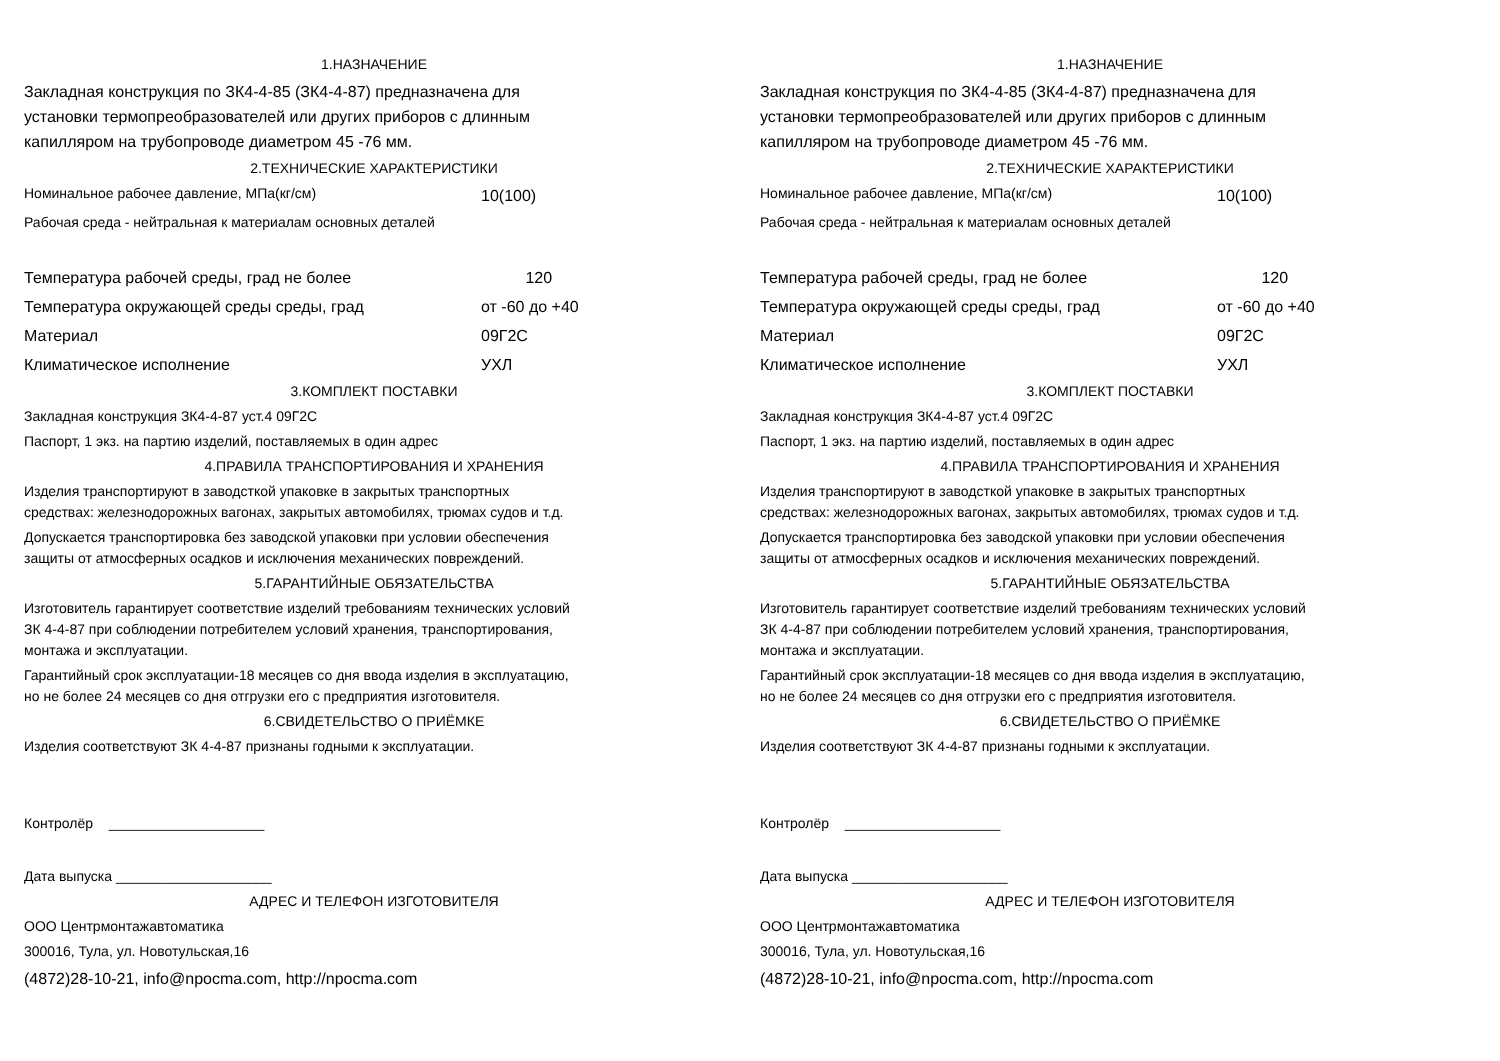1.НАЗНАЧЕНИЕ
Закладная конструкция по ЗК4-4-85 (ЗК4-4-87) предназначена для
установки термопреобразователей или других приборов с длинным
капилляром на трубопроводе диаметром 45 -76 мм.
2.ТЕХНИЧЕСКИЕ ХАРАКТЕРИСТИКИ
Номинальное рабочее давление, МПа(кг/см) 10(100)
Рабочая среда - нейтральная к материалам основных деталей
Температура рабочей среды, град не более 120
Температура окружающей среды среды, град от -60 до +40
Материал 09Г2С
Климатическое исполнение УХЛ
3.КОМПЛЕКТ ПОСТАВКИ
Закладная конструкция ЗК4-4-87 уст.4 09Г2С
Паспорт, 1 экз. на партию изделий, поставляемых в один адрес
4.ПРАВИЛА ТРАНСПОРТИРОВАНИЯ И ХРАНЕНИЯ
Изделия транспортируют в заводсткой упаковке в закрытых транспортных
средствах: железнодорожных вагонах, закрытых автомобилях, трюмах судов и т.д.
Допускается транспортировка без заводской упаковки при условии обеспечения
защиты от атмосферных осадков и исключения механических повреждений.
5.ГАРАНТИЙНЫЕ ОБЯЗАТЕЛЬСТВА
Изготовитель гарантирует соответствие изделий требованиям технических условий
ЗК 4-4-87 при соблюдении потребителем условий хранения, транспортирования,
монтажа и эксплуатации.
Гарантийный срок эксплуатации-18 месяцев со дня ввода изделия в эксплуатацию,
но не более 24 месяцев со дня отгрузки его с предприятия изготовителя.
6.СВИДЕТЕЛЬСТВО О ПРИЁМКЕ
Изделия соответствуют ЗК 4-4-87 признаны годными к эксплуатации.
Контролёр ____________________
Дата выпуска ____________________
АДРЕС И ТЕЛЕФОН ИЗГОТОВИТЕЛЯ
ООО Центрмонтажавтоматика
300016, Тула, ул. Новотульская,16
(4872)28-10-21, info@npocma.com, http://npocma.com
1.НАЗНАЧЕНИЕ
Закладная конструкция по ЗК4-4-85 (ЗК4-4-87) предназначена для
установки термопреобразователей или других приборов с длинным
капилляром на трубопроводе диаметром 45 -76 мм.
2.ТЕХНИЧЕСКИЕ ХАРАКТЕРИСТИКИ
Номинальное рабочее давление, МПа(кг/см) 10(100)
Рабочая среда - нейтральная к материалам основных деталей
Температура рабочей среды, град не более 120
Температура окружающей среды среды, град от -60 до +40
Материал 09Г2С
Климатическое исполнение УХЛ
3.КОМПЛЕКТ ПОСТАВКИ
Закладная конструкция ЗК4-4-87 уст.4 09Г2С
Паспорт, 1 экз. на партию изделий, поставляемых в один адрес
4.ПРАВИЛА ТРАНСПОРТИРОВАНИЯ И ХРАНЕНИЯ
Изделия транспортируют в заводсткой упаковке в закрытых транспортных
средствах: железнодорожных вагонах, закрытых автомобилях, трюмах судов и т.д.
Допускается транспортировка без заводской упаковки при условии обеспечения
защиты от атмосферных осадков и исключения механических повреждений.
5.ГАРАНТИЙНЫЕ ОБЯЗАТЕЛЬСТВА
Изготовитель гарантирует соответствие изделий требованиям технических условий
ЗК 4-4-87 при соблюдении потребителем условий хранения, транспортирования,
монтажа и эксплуатации.
Гарантийный срок эксплуатации-18 месяцев со дня ввода изделия в эксплуатацию,
но не более 24 месяцев со дня отгрузки его с предприятия изготовителя.
6.СВИДЕТЕЛЬСТВО О ПРИЁМКЕ
Изделия соответствуют ЗК 4-4-87 признаны годными к эксплуатации.
Контролёр ____________________
Дата выпуска ____________________
АДРЕС И ТЕЛЕФОН ИЗГОТОВИТЕЛЯ
ООО Центрмонтажавтоматика
300016, Тула, ул. Новотульская,16
(4872)28-10-21, info@npocma.com, http://npocma.com